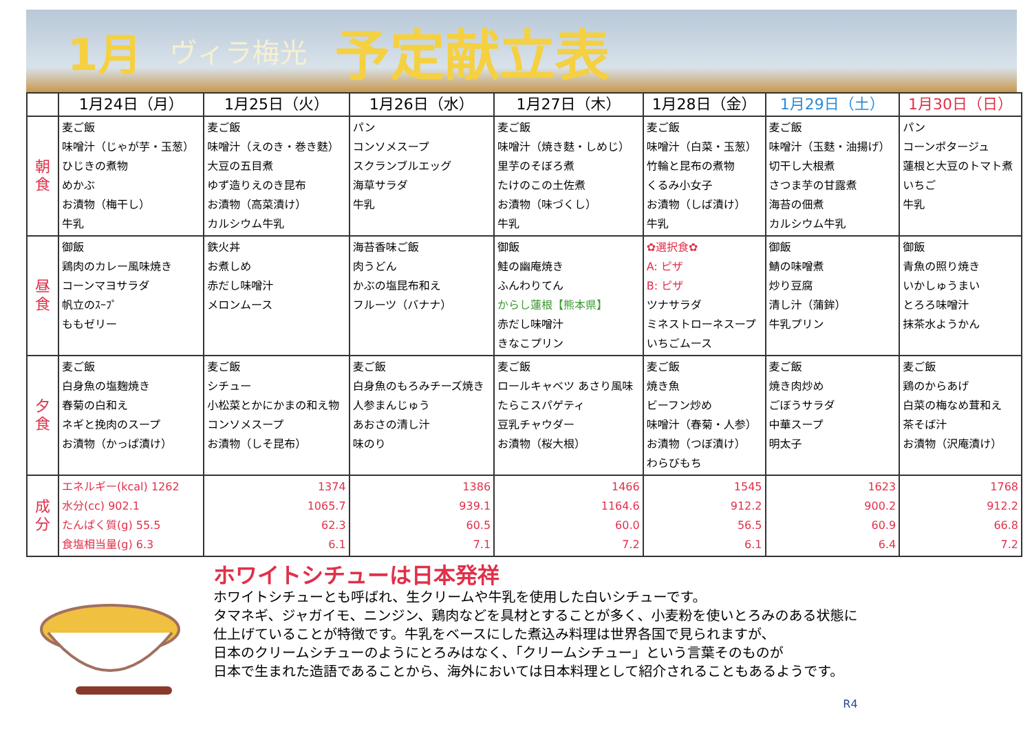1月 ヴィラ梅光 予定献立表
| | 1月24日（月） | 1月25日（火） | 1月26日（水） | 1月27日（木） | 1月28日（金） | 1月29日（土） | 1月30日（日） |
| --- | --- | --- | --- | --- | --- | --- | --- |
| 朝 食 | 麦ご飯 味噌汁（じゃが芋・玉葱） ひじきの煮物 めかぶ お漬物（梅干し） 牛乳 | 麦ご飯 味噌汁（えのき・巻き麩） 大豆の五目煮 ゆず造りえのき昆布 お漬物（高菜漬け） カルシウム牛乳 | パン コンソメスープ スクランブルエッグ 海草サラダ 牛乳 | 麦ご飯 味噌汁（焼き麩・しめじ） 里芋のそぼろ煮 たけのこの土佐煮 お漬物（味づくし） 牛乳 | 麦ご飯 味噌汁（白菜・玉葱） 竹輪と昆布の煮物 くるみ小女子 お漬物（しば漬け） 牛乳 | 麦ご飯 味噌汁（玉麩・油揚げ） 切干し大根煮 さつま芋の甘露煮 海苔の佃煮 カルシウム牛乳 | パン コーンポタージュ 蓮根と大豆のトマト煮 いちご 牛乳 |
| 昼 食 | 御飯 鶏肉のカレー風味焼き コーンマヨサラダ 帆立のｽｰﾌﾟ ももゼリー | 鉄火丼 お煮しめ 赤だし味噌汁 メロンムース | 海苔香味ご飯 肉うどん かぶの塩昆布和え フルーツ（バナナ） | 御飯 鮭の幽庵焼き ふんわりてん からし蓮根【熊本県】 赤だし味噌汁 きなこプリン | ✿選択食✿ A: ピザ B: ピザ ツナサラダ ミネストローネスープ いちごムース | 御飯 鯖の味噌煮 炒り豆腐 清し汁（蒲鉾） 牛乳プリン | 御飯 青魚の照り焼き いかしゅうまい とろろ味噌汁 抹茶水ようかん |
| 夕 食 | 麦ご飯 白身魚の塩麹焼き 春菊の白和え ネギと挽肉のスープ お漬物（かっぱ漬け） | 麦ご飯 シチュー 小松菜とかにかまの和え物 コンソメスープ お漬物（しそ昆布） | 麦ご飯 白身魚のもろみチーズ焼き 人参まんじゅう あおさの清し汁 味のり | 麦ご飯 ロールキャベツ あさり風味 たらこスパゲティ 豆乳チャウダー お漬物（桜大根） | 麦ご飯 焼き魚 ビーフン炒め 味噌汁（春菊・人参） お漬物（つぼ漬け） わらびもち | 麦ご飯 焼き肉炒め ごぼうサラダ 中華スープ 明太子 | 麦ご飯 鶏のからあげ 白菜の梅なめ茸和え 茶そば汁 お漬物（沢庵漬け） |
| 成 分 | エネルギー(kcal) 1262 水分(cc) 902.1 たんぱく質(g) 55.5 食塩相当量(g) 6.3 | 1374 1065.7 62.3 6.1 | 1386 939.1 60.5 7.1 | 1466 1164.6 60.0 7.2 | 1545 912.2 56.5 6.1 | 1623 900.2 60.9 6.4 | 1768 912.2 66.8 7.2 |
ホワイトシチューは日本発祥
ホワイトシチューとも呼ばれ、生クリームや牛乳を使用した白いシチューです。
タマネギ、ジャガイモ、ニンジン、鶏肉などを具材とすることが多く、小麦粉を使いとろみのある状態に
仕上げていることが特徴です。牛乳をベースにした煮込み料理は世界各国で見られますが、
日本のクリームシチューのようにとろみはなく、「クリームシチュー」という言葉そのものが
日本で生まれた造語であることから、海外においては日本料理として紹介されることもあるようです。
R4